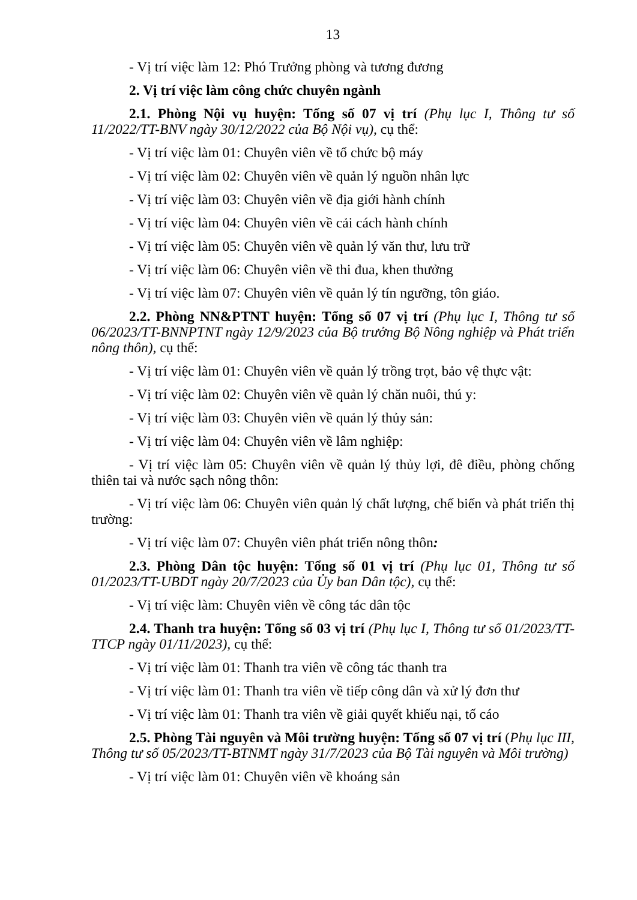13
- Vị trí việc làm 12: Phó Trưởng phòng và tương đương
2. Vị trí việc làm công chức chuyên ngành
2.1. Phòng Nội vụ huyện: Tổng số 07 vị trí (Phụ lục I, Thông tư số 11/2022/TT-BNV ngày 30/12/2022 của Bộ Nội vụ), cụ thể:
- Vị trí việc làm 01: Chuyên viên về tổ chức bộ máy
- Vị trí việc làm 02: Chuyên viên về quản lý nguồn nhân lực
- Vị trí việc làm 03: Chuyên viên về địa giới hành chính
- Vị trí việc làm 04: Chuyên viên về cải cách hành chính
- Vị trí việc làm 05: Chuyên viên về quản lý văn thư, lưu trữ
- Vị trí việc làm 06: Chuyên viên về thi đua, khen thưởng
- Vị trí việc làm 07: Chuyên viên về quản lý tín ngưỡng, tôn giáo.
2.2. Phòng NN&PTNT huyện: Tổng số 07 vị trí (Phụ lục I, Thông tư số 06/2023/TT-BNNPTNT ngày 12/9/2023 của Bộ trưởng Bộ Nông nghiệp và Phát triển nông thôn), cụ thể:
- Vị trí việc làm 01: Chuyên viên về quản lý trồng trọt, bảo vệ thực vật:
- Vị trí việc làm 02: Chuyên viên về quản lý chăn nuôi, thú y:
- Vị trí việc làm 03: Chuyên viên về quản lý thủy sản:
- Vị trí việc làm 04: Chuyên viên về lâm nghiệp:
- Vị trí việc làm 05: Chuyên viên về quản lý thủy lợi, đê điều, phòng chống thiên tai và nước sạch nông thôn:
- Vị trí việc làm 06: Chuyên viên quản lý chất lượng, chế biến và phát triển thị trường:
- Vị trí việc làm 07: Chuyên viên phát triển nông thôn:
2.3. Phòng Dân tộc huyện: Tổng số 01 vị trí (Phụ lục 01, Thông tư số 01/2023/TT-UBDT ngày 20/7/2023 của Ủy ban Dân tộc), cụ thể:
- Vị trí việc làm: Chuyên viên về công tác dân tộc
2.4. Thanh tra huyện: Tổng số 03 vị trí (Phụ lục I, Thông tư số 01/2023/TT-TTCP ngày 01/11/2023), cụ thể:
- Vị trí việc làm 01: Thanh tra viên về công tác thanh tra
- Vị trí việc làm 01: Thanh tra viên về tiếp công dân và xử lý đơn thư
- Vị trí việc làm 01: Thanh tra viên về giải quyết khiếu nại, tố cáo
2.5. Phòng Tài nguyên và Môi trường huyện: Tổng số 07 vị trí (Phụ lục III, Thông tư số 05/2023/TT-BTNMT ngày 31/7/2023 của Bộ Tài nguyên và Môi trường)
- Vị trí việc làm 01: Chuyên viên về khoáng sản